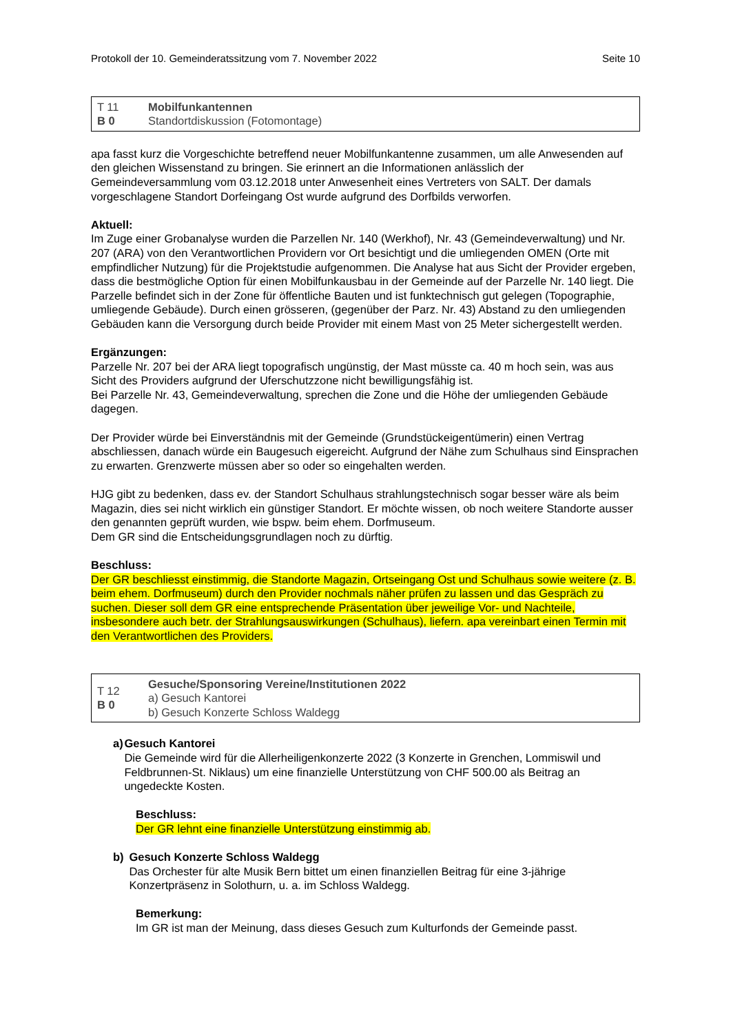Protokoll der 10. Gemeinderatssitzung vom 7. November 2022 Seite 10
| T 11 B 0 | Mobilfunkantennen Standortdiskussion (Fotomontage) |
apa fasst kurz die Vorgeschichte betreffend neuer Mobilfunkantenne zusammen, um alle Anwesenden auf den gleichen Wissenstand zu bringen. Sie erinnert an die Informationen anlässlich der Gemeindeversammlung vom 03.12.2018 unter Anwesenheit eines Vertreters von SALT. Der damals vorgeschlagene Standort Dorfeingang Ost wurde aufgrund des Dorfbilds verworfen.
Aktuell:
Im Zuge einer Grobanalyse wurden die Parzellen Nr. 140 (Werkhof), Nr. 43 (Gemeindeverwaltung) und Nr. 207 (ARA) von den Verantwortlichen Providern vor Ort besichtigt und die umliegenden OMEN (Orte mit empfindlicher Nutzung) für die Projektstudie aufgenommen. Die Analyse hat aus Sicht der Provider ergeben, dass die bestmögliche Option für einen Mobilfunkausbau in der Gemeinde auf der Parzelle Nr. 140 liegt. Die Parzelle befindet sich in der Zone für öffentliche Bauten und ist funktechnisch gut gelegen (Topographie, umliegende Gebäude). Durch einen grösseren, (gegenüber der Parz. Nr. 43) Abstand zu den umliegenden Gebäuden kann die Versorgung durch beide Provider mit einem Mast von 25 Meter sichergestellt werden.
Ergänzungen:
Parzelle Nr. 207 bei der ARA liegt topografisch ungünstig, der Mast müsste ca. 40 m hoch sein, was aus Sicht des Providers aufgrund der Uferschutzzone nicht bewilligungsfähig ist.
Bei Parzelle Nr. 43, Gemeindeverwaltung, sprechen die Zone und die Höhe der umliegenden Gebäude dagegen.
Der Provider würde bei Einverständnis mit der Gemeinde (Grundstückeigentümerin) einen Vertrag abschliessen, danach würde ein Baugesuch eigereicht. Aufgrund der Nähe zum Schulhaus sind Einsprachen zu erwarten. Grenzwerte müssen aber so oder so eingehalten werden.
HJG gibt zu bedenken, dass ev. der Standort Schulhaus strahlungstechnisch sogar besser wäre als beim Magazin, dies sei nicht wirklich ein günstiger Standort. Er möchte wissen, ob noch weitere Standorte ausser den genannten geprüft wurden, wie bspw. beim ehem. Dorfmuseum.
Dem GR sind die Entscheidungsgrundlagen noch zu dürftig.
Beschluss:
Der GR beschliesst einstimmig, die Standorte Magazin, Ortseingang Ost und Schulhaus sowie weitere (z. B. beim ehem. Dorfmuseum) durch den Provider nochmals näher prüfen zu lassen und das Gespräch zu suchen. Dieser soll dem GR eine entsprechende Präsentation über jeweilige Vor- und Nachteile, insbesondere auch betr. der Strahlungsauswirkungen (Schulhaus), liefern. apa vereinbart einen Termin mit den Verantwortlichen des Providers.
| T 12 B 0 | Gesuche/Sponsoring Vereine/Institutionen 2022 a) Gesuch Kantorei b) Gesuch Konzerte Schloss Waldegg |
a) Gesuch Kantorei
Die Gemeinde wird für die Allerheiligenkonzerte 2022 (3 Konzerte in Grenchen, Lommiswil und Feldbrunnen-St. Niklaus) um eine finanzielle Unterstützung von CHF 500.00 als Beitrag an ungedeckte Kosten.
Beschluss:
Der GR lehnt eine finanzielle Unterstützung einstimmig ab.
b) Gesuch Konzerte Schloss Waldegg
Das Orchester für alte Musik Bern bittet um einen finanziellen Beitrag für eine 3-jährige Konzertpräsenz in Solothurn, u. a. im Schloss Waldegg.
Bemerkung:
Im GR ist man der Meinung, dass dieses Gesuch zum Kulturfonds der Gemeinde passt.